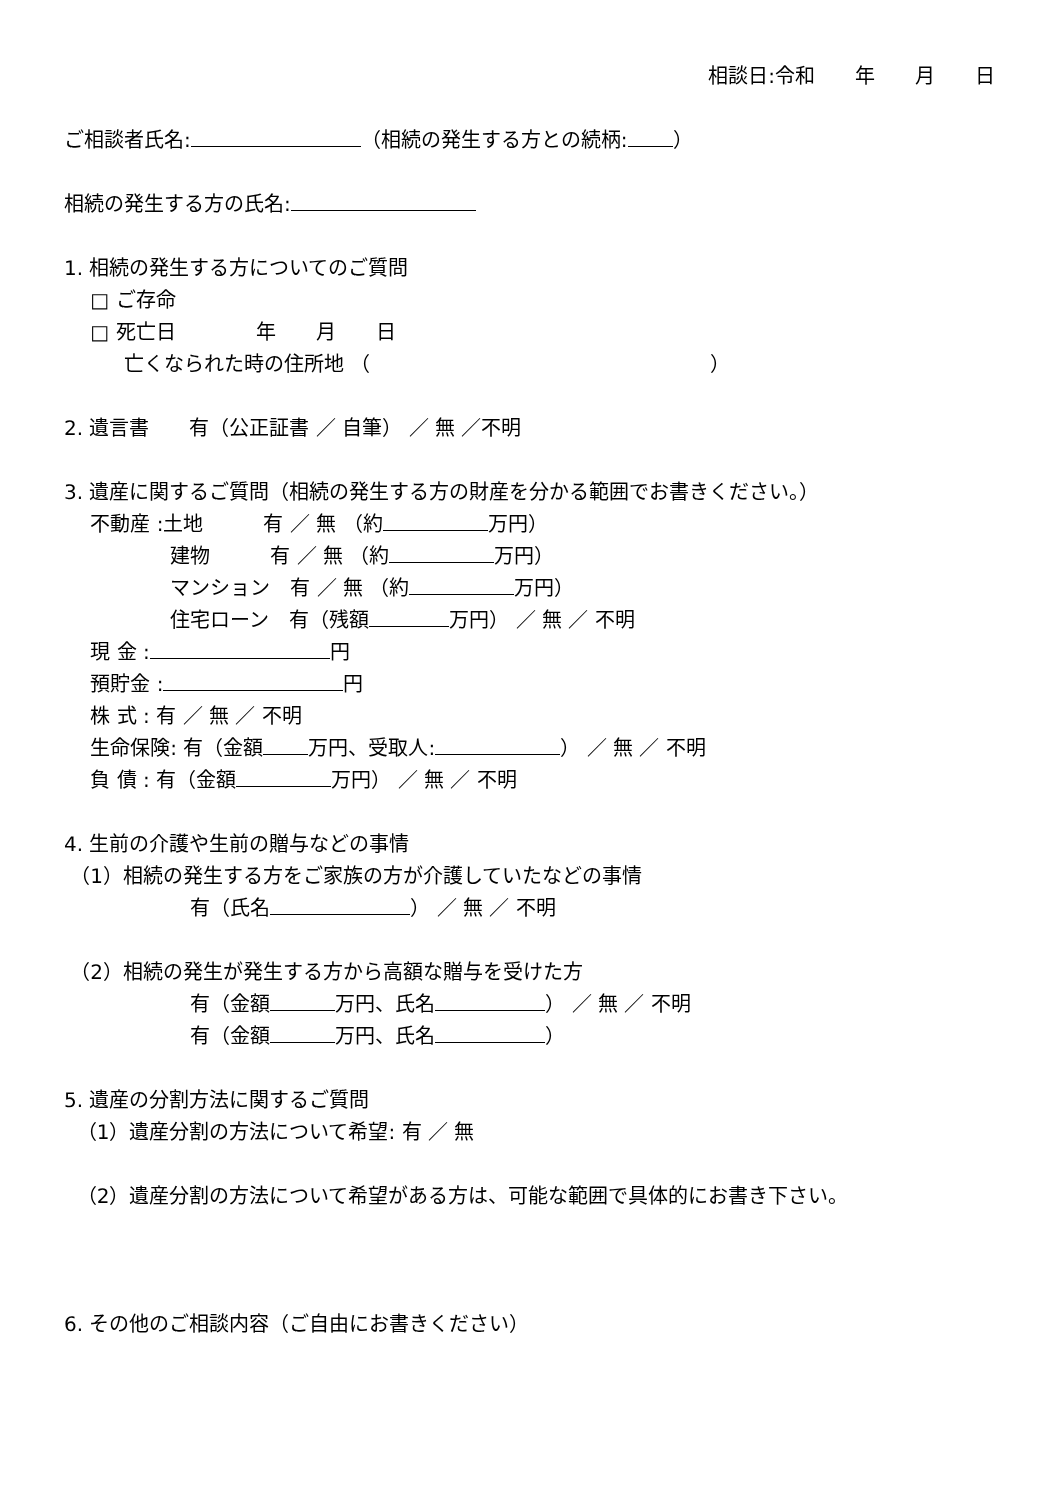相談日:令和　　年　　月　　日
ご相談者氏名: （相続の発生する方との続柄: ）
相続の発生する方の氏名:
1. 相続の発生する方についてのご質問
　 □ ご存命
　 □ 死亡日　　　　年　　月　　日
　　　亡くなられた時の住所地 （　　　　　　　　　　　　　　　　　）
2. 遺言書　　有（公正証書 ／ 自筆） ／ 無 ／不明
3. 遺産に関するご質問（相続の発生する方の財産を分かる範囲でお書きください。）
　 不動産 :土地　　　有 ／ 無 （約 万円）
　　　　　 建物　　　有 ／ 無 （約 万円）
　　　　　 マンション　有 ／ 無 （約 万円）
　　　　　 住宅ローン　有（残額 万円） ／ 無 ／ 不明
　 現 金 : 円
　 預貯金 : 円
　 株 式 : 有 ／ 無 ／ 不明
　 生命保険: 有（金額 万円、受取人: ） ／ 無 ／ 不明
　 負 債 : 有（金額 万円） ／ 無 ／ 不明
4. 生前の介護や生前の贈与などの事情
（1）相続の発生する方をご家族の方が介護していたなどの事情
　　　　　　 有（氏名 ） ／ 無 ／ 不明
（2）相続の発生が発生する方から高額な贈与を受けた方
　　　　　　 有（金額 万円、氏名 ） ／ 無 ／ 不明
　　　　　　 有（金額 万円、氏名 ）
5. 遺産の分割方法に関するご質問
（1）遺産分割の方法について希望: 有 ／ 無
（2）遺産分割の方法について希望がある方は、可能な範囲で具体的にお書き下さい。
6. その他のご相談内容（ご自由にお書きください）